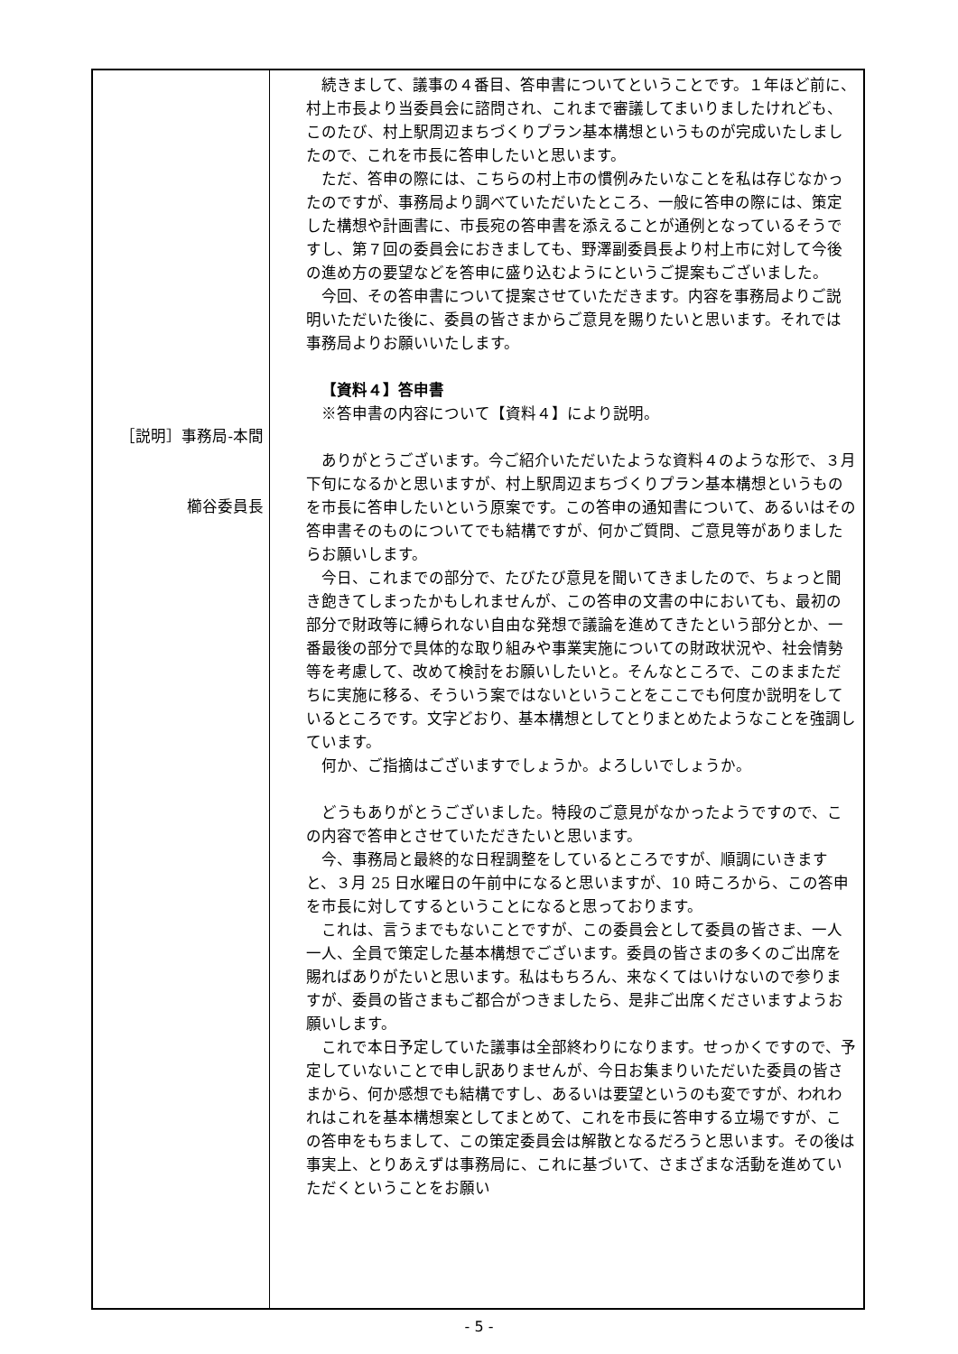| ［説明］事務局-本間 櫛谷委員長 | 続きまして、議事の４番目、答申書についてということです。１年ほど前に、村上市長より当委員会に諮問され、これまで審議してまいりましたけれども、このたび、村上駅周辺まちづくりプラン基本構想というものが完成いたしましたので、これを市長に答申したいと思います。 ただ、答申の際には、こちらの村上市の慣例みたいなことを私は存じなかったのですが、事務局より調べていただいたところ、一般に答申の際には、策定した構想や計画書に、市長宛の答申書を添えることが通例となっているそうですし、第７回の委員会におきましても、野澤副委員長より村上市に対して今後の進め方の要望などを答申に盛り込むようにというご提案もございました。 今回、その答申書について提案させていただきます。内容を事務局よりご説明いただいた後に、委員の皆さまからご意見を賜りたいと思います。それでは事務局よりお願いいたします。 【資料４】答申書 ※答申書の内容について【資料４】により説明。 ありがとうございます。今ご紹介いただいたような資料４のような形で、３月下旬になるかと思いますが、村上駅周辺まちづくりプラン基本構想というものを市長に答申したいという原案です。この答申の通知書について、あるいはその答申書そのものについてでも結構ですが、何かご質問、ご意見等がありましたらお願いします。 今日、これまでの部分で、たびたび意見を聞いてきましたので、ちょっと聞き飽きてしまったかもしれませんが、この答申の文書の中においても、最初の部分で財政等に縛られない自由な発想で議論を進めてきたという部分とか、一番最後の部分で具体的な取り組みや事業実施についての財政状況や、社会情勢等を考慮して、改めて検討をお願いしたいと。そんなところで、このままただちに実施に移る、そういう案ではないということをここでも何度か説明をしているところです。文字どおり、基本構想としてとりまとめたようなことを強調しています。 何か、ご指摘はございますでしょうか。よろしいでしょうか。 どうもありがとうございました。特段のご意見がなかったようですので、この内容で答申とさせていただきたいと思います。 今、事務局と最終的な日程調整をしているところですが、順調にいきますと、３月 25 日水曜日の午前中になると思いますが、10 時ころから、この答申を市長に対してするということになると思っております。 これは、言うまでもないことですが、この委員会として委員の皆さま、一人一人、全員で策定した基本構想でございます。委員の皆さまの多くのご出席を賜ればありがたいと思います。私はもちろん、来なくてはいけないので参りますが、委員の皆さまもご都合がつきましたら、是非ご出席くださいますようお願いします。 これで本日予定していた議事は全部終わりになります。せっかくですので、予定していないことで申し訳ありませんが、今日お集まりいただいた委員の皆さまから、何か感想でも結構ですし、あるいは要望というのも変ですが、われわれはこれを基本構想案としてまとめて、これを市長に答申する立場ですが、この答申をもちまして、この策定委員会は解散となるだろうと思います。その後は事実上、とりあえずは事務局に、これに基づいて、さまざまな活動を進めていただくということをお願い |
- 5 -